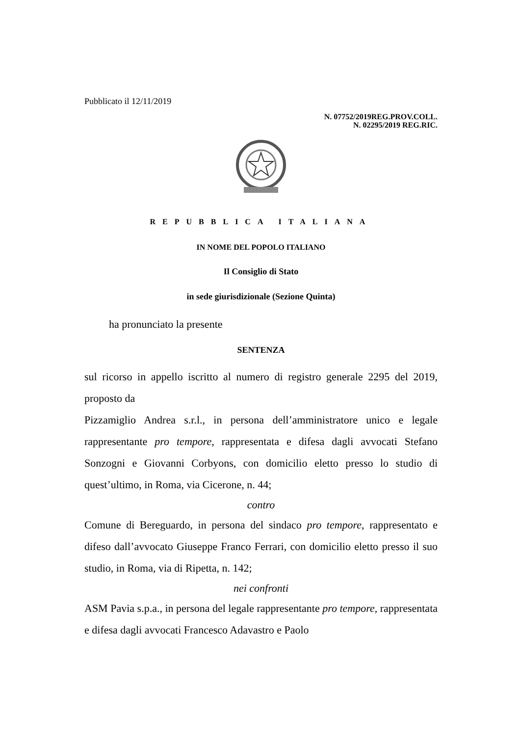Pubblicato il 12/11/2019
N. 07752/2019REG.PROV.COLL.
N. 02295/2019 REG.RIC.
REPUBBLICA ITALIANA
IN NOME DEL POPOLO ITALIANO
Il Consiglio di Stato
in sede giurisdizionale (Sezione Quinta)
ha pronunciato la presente
SENTENZA
sul ricorso in appello iscritto al numero di registro generale 2295 del 2019, proposto da
Pizzamiglio Andrea s.r.l., in persona dell’amministratore unico e legale rappresentante pro tempore, rappresentata e difesa dagli avvocati Stefano Sonzogni e Giovanni Corbyons, con domicilio eletto presso lo studio di quest’ultimo, in Roma, via Cicerone, n. 44;
contro
Comune di Bereguardo, in persona del sindaco pro tempore, rappresentato e difeso dall’avvocato Giuseppe Franco Ferrari, con domicilio eletto presso il suo studio, in Roma, via di Ripetta, n. 142;
nei confronti
ASM Pavia s.p.a., in persona del legale rappresentante pro tempore, rappresentata e difesa dagli avvocati Francesco Adavastro e Paolo